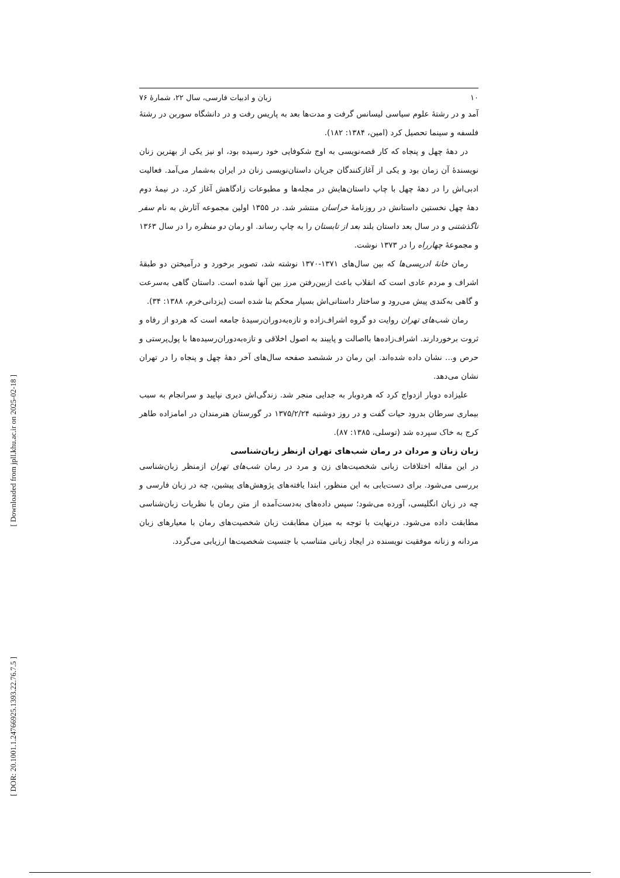[ Downloaded from jpll.khu.ac.ir on 2025-02-18 ]
[ DOR: 20.1001.1.24766925.1393.22.76.7.5 ]
۱۰ زبان و ادبیات فارسی، سال ۲۲، شمارهٔ ۷۶
آمد و در رشتهٔ علوم سیاسی لیسانس گرفت و مدت‌ها بعد به پاریس رفت و در دانشگاه سوربن در رشتهٔ فلسفه و سینما تحصیل کرد (امین، ۱۳۸۴: ۱۸۲).
در دههٔ چهل و پنجاه که کار قصه‌نویسی به اوج شکوفایی خود رسیده بود، او نیز یکی از بهترین زنان نویسندهٔ آن زمان بود و یکی از آغازکنندگان جریان داستان‌نویسی زنان در ایران به‌شمار می‌آمد. فعالیت ادبی‌اش را در دههٔ چهل با چاپ داستان‌هایش در مجله‌ها و مطبوعات زادگاهش آغاز کرد. در نیمهٔ دوم دههٔ چهل نخستین داستانش در روزنامهٔ خراسان منتشر شد. در ۱۳۵۵ اولین مجموعه آثارش به نام سفر ناگذشتنی و در سال بعد داستان بلند بعد از تابستان را به چاپ رساند. او رمان دو منظره را در سال ۱۳۶۳ و مجموعهٔ چهارراه را در ۱۳۷۳ نوشت.
رمان خانهٔ ادریسی‌ها که بین سال‌های ۱۳۷۱-۱۳۷۰ نوشته شد، تصویر برخورد و درآمیختن دو طبقهٔ اشراف و مردم عادی است که انقلاب باعث ازبین‌رفتن مرز بین آنها شده است. داستان گاهی به‌سرعت و گاهی به‌کندی پیش می‌رود و ساختار داستانی‌اش بسیار محکم بنا شده است (یزدانی‌خرم، ۱۳۸۸: ۳۴).
رمان شب‌های تهران روایت دو گروه اشراف‌زاده و تازه‌به‌دوران‌رسیدهٔ جامعه است که هردو از رفاه و ثروت برخوردارند. اشراف‌زاده‌ها بااصالت و پایبند به اصول اخلاقی و تازه‌به‌دوران‌رسیده‌ها با پول‌پرستی و حرص و... نشان داده شده‌اند. این رمان در ششصد صفحه سال‌های آخر دههٔ چهل و پنجاه را در تهران نشان می‌دهد.
علیزاده دوبار ازدواج کرد که هردوبار به جدایی منجر شد. زندگی‌اش دیری نپایید و سرانجام به سبب بیماری سرطان بدرود حیات گفت و در روز دوشنبه ۱۳۷۵/۲/۲۴ در گورستان هنرمندان در امامزاده طاهر کرج به خاک سپرده شد (توسلی، ۱۳۸۵: ۸۷).
زبان زنان و مردان در رمان شب‌های تهران ازنظر زبان‌شناسی
در این مقاله اختلافات زبانی شخصیت‌های زن و مرد در رمان شب‌های تهران ازمنظر زبان‌شناسی بررسی می‌شود. برای دست‌یابی به این منظور، ابتدا یافته‌های پژوهش‌های پیشین، چه در زبان فارسی و چه در زبان انگلیسی، آورده می‌شود؛ سپس داده‌های به‌دست‌آمده از متن رمان با نظریات زبان‌شناسی مطابقت داده می‌شود. درنهایت با توجه به میزان مطابقت زبان شخصیت‌های رمان با معیارهای زبان مردانه و زنانه موفقیت نویسنده در ایجاد زبانی متناسب با جنسیت شخصیت‌ها ارزیابی می‌گردد.